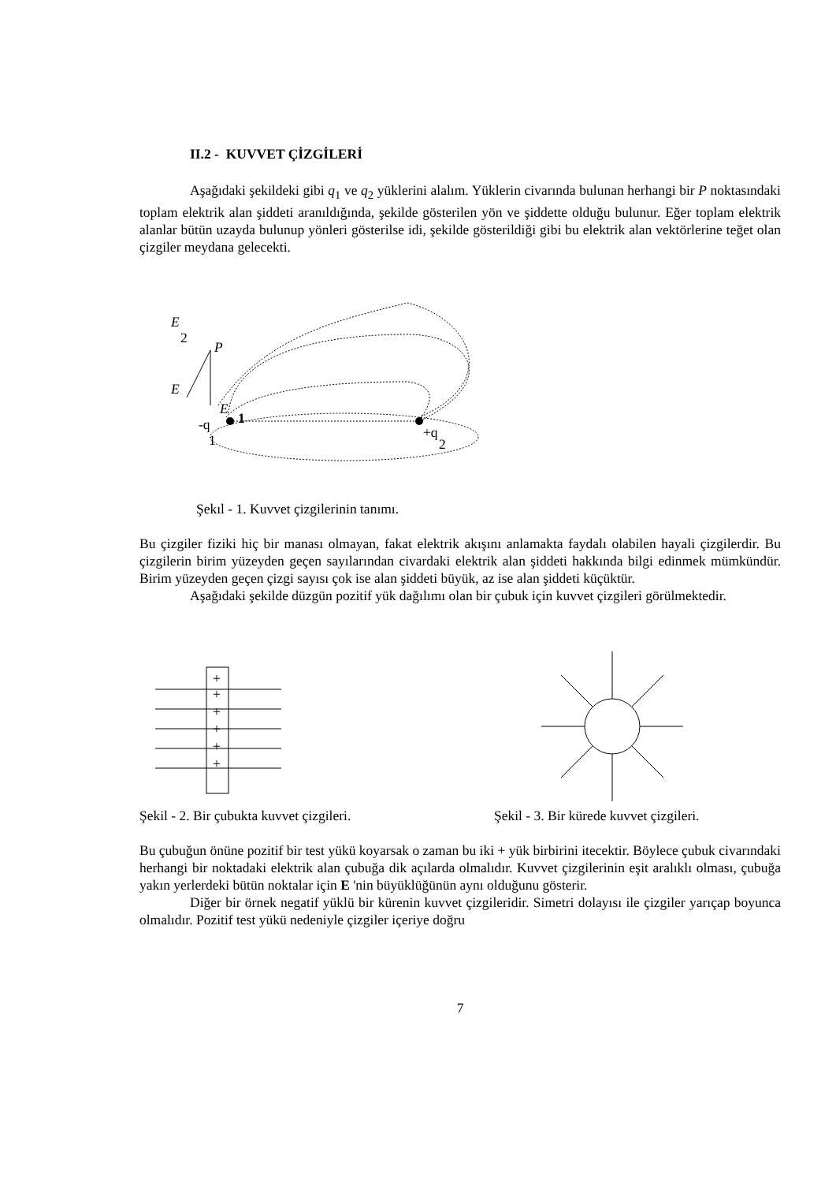II.2 - KUVVET ÇİZGİLERİ
Aşağıdaki şekildeki gibi q<sub>1</sub> ve q<sub>2</sub> yüklerini alalım. Yüklerin civarında bulunan herhangi bir P noktasındaki toplam elektrik alan şiddeti aranıldığında, şekilde gösterilen yön ve şiddette olduğu bulunur. Eğer toplam elektrik alanlar bütün uzayda bulunup yönleri gösterilse idi, şekilde gösterildiği gibi bu elektrik alan vektörlerine teğet olan çizgiler meydana gelecekti.
E
2
P
E
E
1
-q
1
+q
2
Şekıl - 1. Kuvvet çizgilerinin tanımı.
Bu çizgiler fiziki hiç bir manası olmayan, fakat elektrik akışını anlamakta faydalı olabilen hayali çizgilerdir. Bu çizgilerin birim yüzeyden geçen sayılarından civardaki elektrik alan şiddeti hakkında bilgi edinmek mümkündür. Birim yüzeyden geçen çizgi sayısı çok ise alan şiddeti büyük, az ise alan şiddeti küçüktür.
Aşağıdaki şekilde düzgün pozitif yük dağılımı olan bir çubuk için kuvvet çizgileri görülmektedir.
+
+
+
+
+
+
Şekil - 2. Bir çubukta kuvvet çizgileri. Şekil - 3. Bir kürede kuvvet çizgileri.
Bu çubuğun önüne pozitif bir test yükü koyarsak o zaman bu iki + yük birbirini itecektir. Böylece çubuk civarındaki herhangi bir noktadaki elektrik alan çubuğa dik açılarda olmalıdır. Kuvvet çizgilerinin eşit aralıklı olması, çubuğa yakın yerlerdeki bütün noktalar için E 'nin büyüklüğünün aynı olduğunu gösterir.
Diğer bir örnek negatif yüklü bir kürenin kuvvet çizgileridir. Simetri dolayısı ile çizgiler yarıçap boyunca olmalıdır. Pozitif test yükü nedeniyle çizgiler içeriye doğru
7